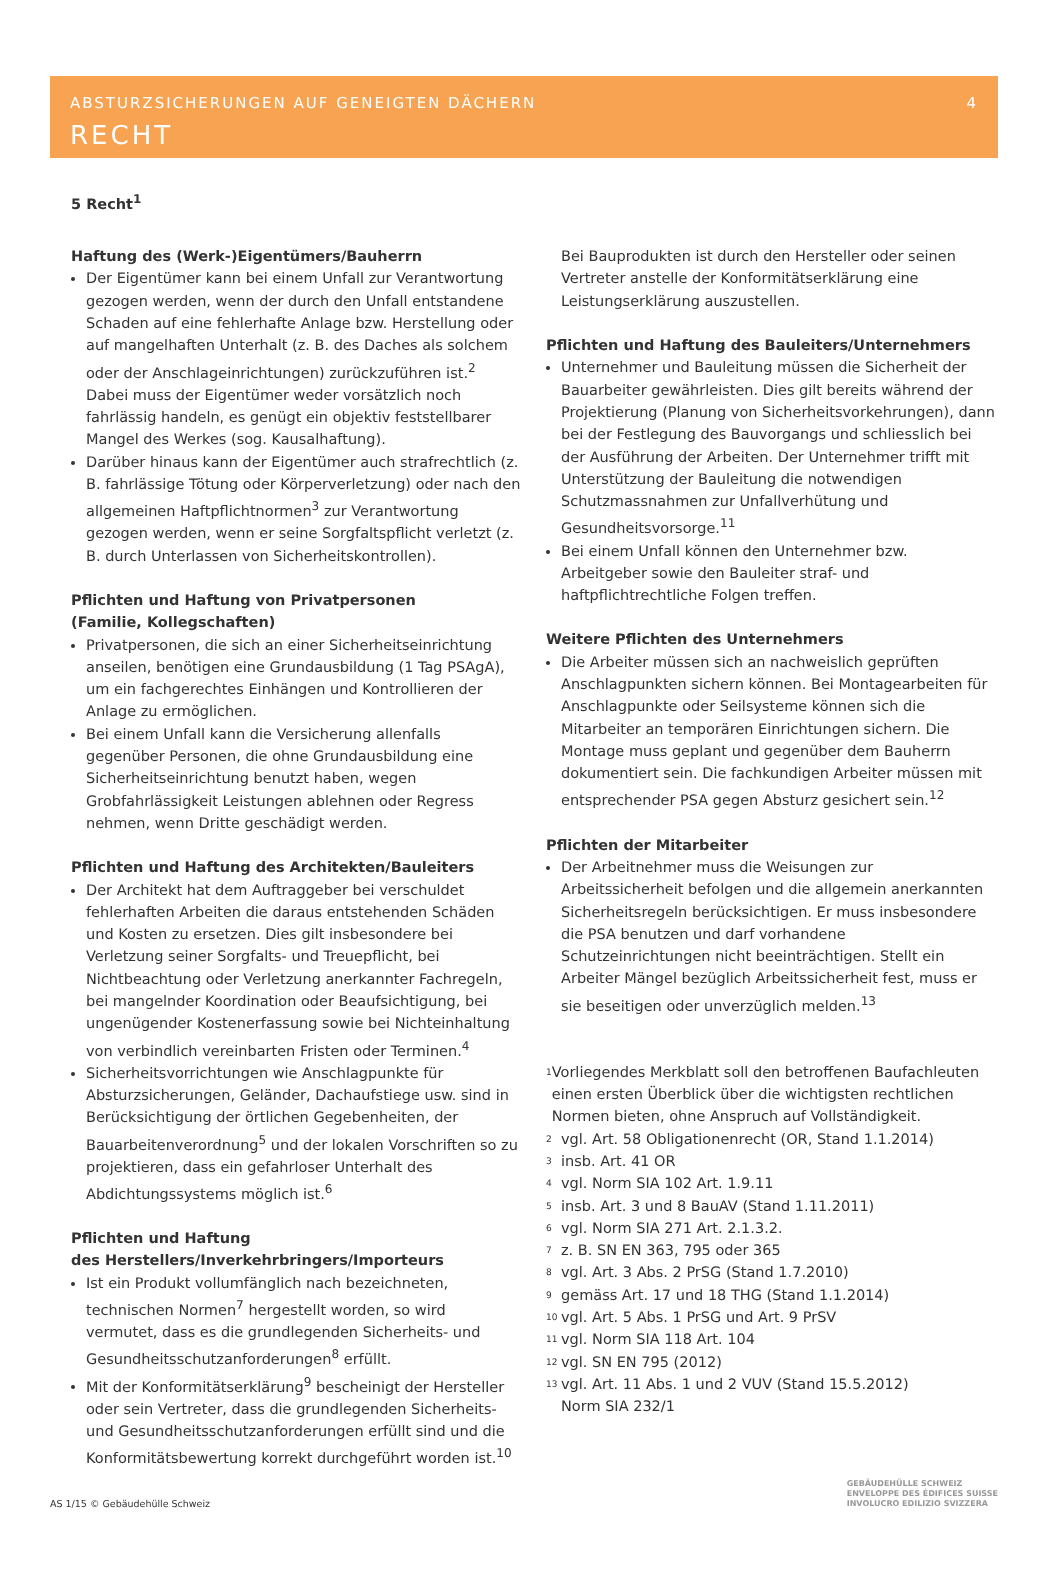ABSTURZSICHERUNGEN AUF GENEIGTEN DÄCHERN 4
RECHT
5 Recht<sup>1</sup>
Haftung des (Werk-)Eigentümers/Bauherrn
Der Eigentümer kann bei einem Unfall zur Verantwortung gezogen werden, wenn der durch den Unfall entstandene Schaden auf eine fehlerhafte Anlage bzw. Herstellung oder auf mangelhaften Unterhalt (z. B. des Daches als solchem oder der Anschlageinrichtungen) zurückzuführen ist.<sup>2</sup> Dabei muss der Eigentümer weder vorsätzlich noch fahrlässig handeln, es genügt ein objektiv feststellbarer Mangel des Werkes (sog. Kausalhaftung).
Darüber hinaus kann der Eigentümer auch strafrechtlich (z. B. fahrlässige Tötung oder Körperverletzung) oder nach den allgemeinen Haftpflichtnormen<sup>3</sup> zur Verantwortung gezogen werden, wenn er seine Sorgfaltspflicht verletzt (z. B. durch Unterlassen von Sicherheitskontrollen).
Pflichten und Haftung von Privatpersonen
(Familie, Kollegschaften)
Privatpersonen, die sich an einer Sicherheitseinrichtung anseilen, benötigen eine Grundausbildung (1 Tag PSAgA), um ein fachgerechtes Einhängen und Kontrollieren der Anlage zu ermöglichen.
Bei einem Unfall kann die Versicherung allenfalls gegenüber Personen, die ohne Grundausbildung eine Sicherheitseinrichtung benutzt haben, wegen Grobfahrlässigkeit Leistungen ablehnen oder Regress nehmen, wenn Dritte geschädigt werden.
Pflichten und Haftung des Architekten/Bauleiters
Der Architekt hat dem Auftraggeber bei verschuldet fehlerhaften Arbeiten die daraus entstehenden Schäden und Kosten zu ersetzen. Dies gilt insbesondere bei Verletzung seiner Sorgfalts- und Treuepflicht, bei Nichtbeachtung oder Verletzung anerkannter Fachregeln, bei mangelnder Koordination oder Beaufsichtigung, bei ungenügender Kostenerfassung sowie bei Nichteinhaltung von verbindlich vereinbarten Fristen oder Terminen.<sup>4</sup>
Sicherheitsvorrichtungen wie Anschlagpunkte für Absturzsicherungen, Geländer, Dachaufstiege usw. sind in Berücksichtigung der örtlichen Gegebenheiten, der Bauarbeitenverordnung<sup>5</sup> und der lokalen Vorschriften so zu projektieren, dass ein gefahrloser Unterhalt des Abdichtungssystems möglich ist.<sup>6</sup>
Pflichten und Haftung
des Herstellers/Inverkehrbringers/Importeurs
Ist ein Produkt vollumfänglich nach bezeichneten, technischen Normen<sup>7</sup> hergestellt worden, so wird vermutet, dass es die grundlegenden Sicherheits- und Gesundheitsschutzanforderungen<sup>8</sup> erfüllt.
Mit der Konformitätserklärung<sup>9</sup> bescheinigt der Hersteller oder sein Vertreter, dass die grundlegenden Sicherheits- und Gesundheitsschutzanforderungen erfüllt sind und die Konformitätsbewertung korrekt durchgeführt worden ist.<sup>10</sup>
Bei Bauprodukten ist durch den Hersteller oder seinen Vertreter anstelle der Konformitätserklärung eine Leistungserklärung auszustellen.
Pflichten und Haftung des Bauleiters/Unternehmers
Unternehmer und Bauleitung müssen die Sicherheit der Bauarbeiter gewährleisten. Dies gilt bereits während der Projektierung (Planung von Sicherheitsvorkehrungen), dann bei der Festlegung des Bauvorgangs und schliesslich bei der Ausführung der Arbeiten. Der Unternehmer trifft mit Unterstützung der Bauleitung die notwendigen Schutzmassnahmen zur Unfallverhütung und Gesundheitsvorsorge.<sup>11</sup>
Bei einem Unfall können den Unternehmer bzw. Arbeitgeber sowie den Bauleiter straf- und haftpflichtrechtliche Folgen treffen.
Weitere Pflichten des Unternehmers
Die Arbeiter müssen sich an nachweislich geprüften Anschlagpunkten sichern können. Bei Montagearbeiten für Anschlagpunkte oder Seilsysteme können sich die Mitarbeiter an temporären Einrichtungen sichern. Die Montage muss geplant und gegenüber dem Bauherrn dokumentiert sein. Die fachkundigen Arbeiter müssen mit entsprechender PSA gegen Absturz gesichert sein.<sup>12</sup>
Pflichten der Mitarbeiter
Der Arbeitnehmer muss die Weisungen zur Arbeitssicherheit befolgen und die allgemein anerkannten Sicherheitsregeln berücksichtigen. Er muss insbesondere die PSA benutzen und darf vorhandene Schutzeinrichtungen nicht beeinträchtigen. Stellt ein Arbeiter Mängel bezüglich Arbeitssicherheit fest, muss er sie beseitigen oder unverzüglich melden.<sup>13</sup>
1
Vorliegendes Merkblatt soll den betroffenen Baufachleuten einen ersten Überblick über die wichtigsten rechtlichen Normen bieten, ohne Anspruch auf Vollständigkeit.
2
vgl. Art. 58 Obligationenrecht (OR, Stand 1.1.2014)
3
insb. Art. 41 OR
4
vgl. Norm SIA 102 Art. 1.9.11
5
insb. Art. 3 und 8 BauAV (Stand 1.11.2011)
6
vgl. Norm SIA 271 Art. 2.1.3.2.
7
z. B. SN EN 363, 795 oder 365
8
vgl. Art. 3 Abs. 2 PrSG (Stand 1.7.2010)
9
gemäss Art. 17 und 18 THG (Stand 1.1.2014)
10
vgl. Art. 5 Abs. 1 PrSG und Art. 9 PrSV
11
vgl. Norm SIA 118 Art. 104
12
vgl. SN EN 795 (2012)
13
vgl. Art. 11 Abs. 1 und 2 VUV (Stand 15.5.2012)
Norm SIA 232/1
AS 1/15 © Gebäudehülle Schweiz
GEBÄUDEHÜLLE SCHWEIZ
ENVELOPPE DES ÉDIFICES SUISSE
INVOLUCRO EDILIZIO SVIZZERA